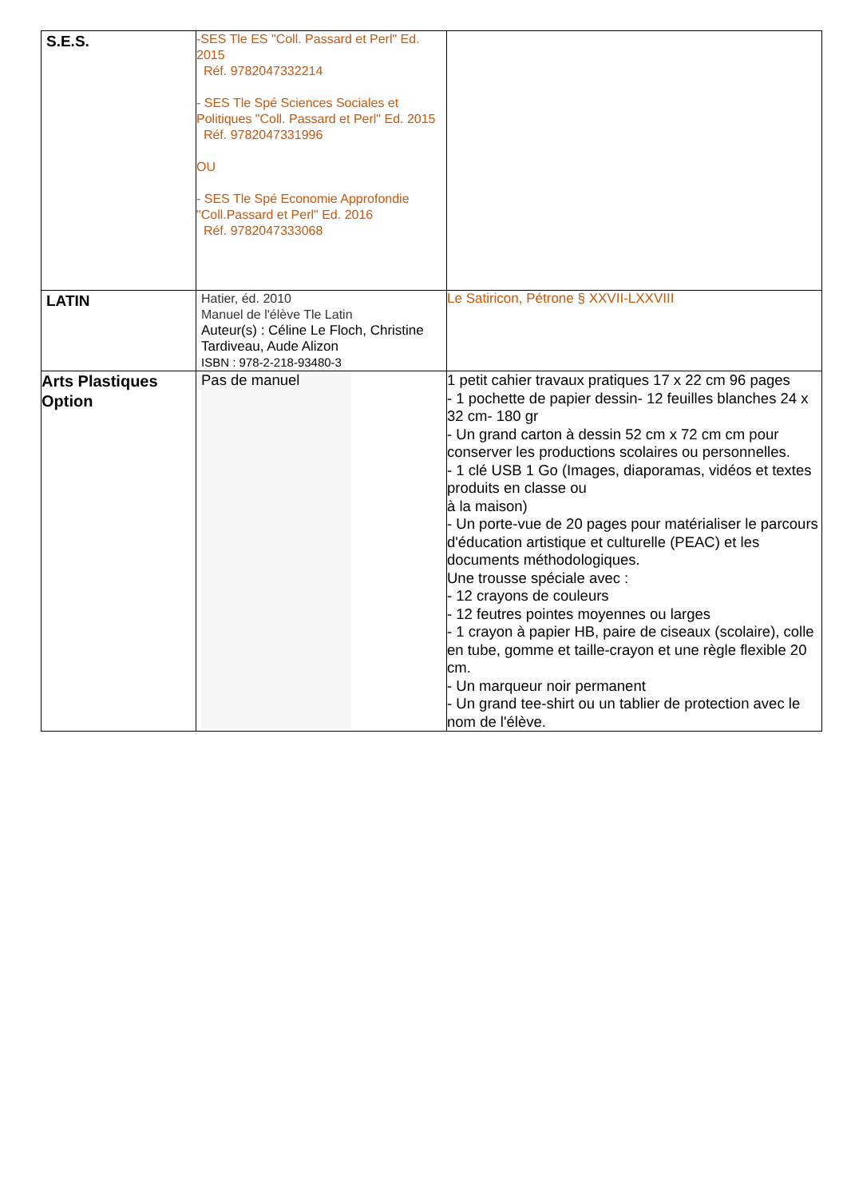| S.E.S. | -SES Tle ES "Coll. Passard et Perl" Ed. 2015 Réf. 9782047332214 - SES Tle Spé Sciences Sociales et Politiques "Coll. Passard et Perl" Ed. 2015 Réf. 9782047331996 OU - SES Tle Spé Economie Approfondie "Coll.Passard et Perl" Ed. 2016 Réf. 9782047333068 | |
| LATIN | Hatier, éd. 2010 Manuel de l'élève Tle Latin Auteur(s) : Céline Le Floch, Christine Tardiveau, Aude Alizon ISBN : 978-2-218-93480-3 | Le Satiricon, Pétrone § XXVII-LXXVIII |
| Arts Plastiques Option | Pas de manuel | 1 petit cahier travaux pratiques 17 x 22 cm 96 pages - 1 pochette de papier dessin- 12 feuilles blanches 24 x 32 cm- 180 gr - Un grand carton à dessin 52 cm x 72 cm cm pour conserver les productions scolaires ou personnelles. - 1 clé USB 1 Go (Images, diaporamas, vidéos et textes produits en classe ou à la maison) - Un porte-vue de 20 pages pour matérialiser le parcours d'éducation artistique et culturelle (PEAC) et les documents méthodologiques. Une trousse spéciale avec : - 12 crayons de couleurs - 12 feutres pointes moyennes ou larges - 1 crayon à papier HB, paire de ciseaux (scolaire), colle en tube, gomme et taille-crayon et une règle flexible 20 cm. - Un marqueur noir permanent - Un grand tee-shirt ou un tablier de protection avec le nom de l'élève. |